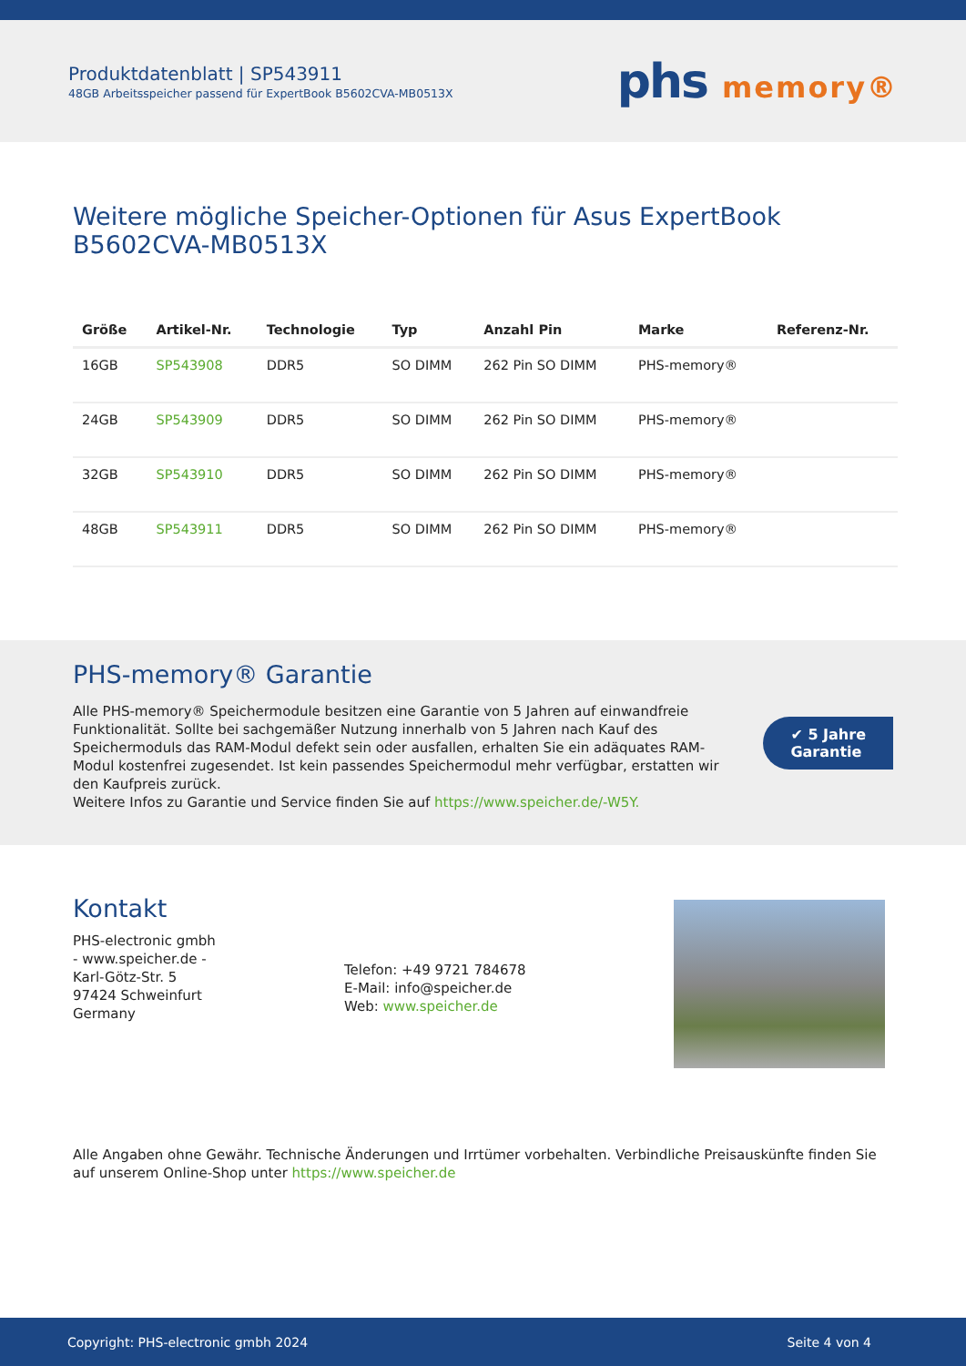Produktdatenblatt | SP543911
48GB Arbeitsspeicher passend für ExpertBook B5602CVA-MB0513X
phs memory®
Weitere mögliche Speicher-Optionen für Asus ExpertBook B5602CVA-MB0513X
| Größe | Artikel-Nr. | Technologie | Typ | Anzahl Pin | Marke | Referenz-Nr. |
| --- | --- | --- | --- | --- | --- | --- |
| 16GB | SP543908 | DDR5 | SO DIMM | 262 Pin SO DIMM | PHS-memory® | |
| 24GB | SP543909 | DDR5 | SO DIMM | 262 Pin SO DIMM | PHS-memory® | |
| 32GB | SP543910 | DDR5 | SO DIMM | 262 Pin SO DIMM | PHS-memory® | |
| 48GB | SP543911 | DDR5 | SO DIMM | 262 Pin SO DIMM | PHS-memory® | |
PHS-memory® Garantie
Alle PHS-memory® Speichermodule besitzen eine Garantie von 5 Jahren auf einwandfreie Funktionalität. Sollte bei sachgemäßer Nutzung innerhalb von 5 Jahren nach Kauf des Speichermoduls das RAM-Modul defekt sein oder ausfallen, erhalten Sie ein adäquates RAM-Modul kostenfrei zugesendet. Ist kein passendes Speichermodul mehr verfügbar, erstatten wir den Kaufpreis zurück.
Weitere Infos zu Garantie und Service finden Sie auf https://www.speicher.de/-W5Y.
✔ 5 Jahre
Garantie
Kontakt
PHS-electronic gmbh
- www.speicher.de -
Karl-Götz-Str. 5
97424 Schweinfurt
Germany
Telefon: +49 9721 784678
E-Mail: info@speicher.de
Web: www.speicher.de
Alle Angaben ohne Gewähr. Technische Änderungen und Irrtümer vorbehalten. Verbindliche Preisauskünfte finden Sie auf unserem Online-Shop unter https://www.speicher.de
Copyright: PHS-electronic gmbh 2024 Seite 4 von 4